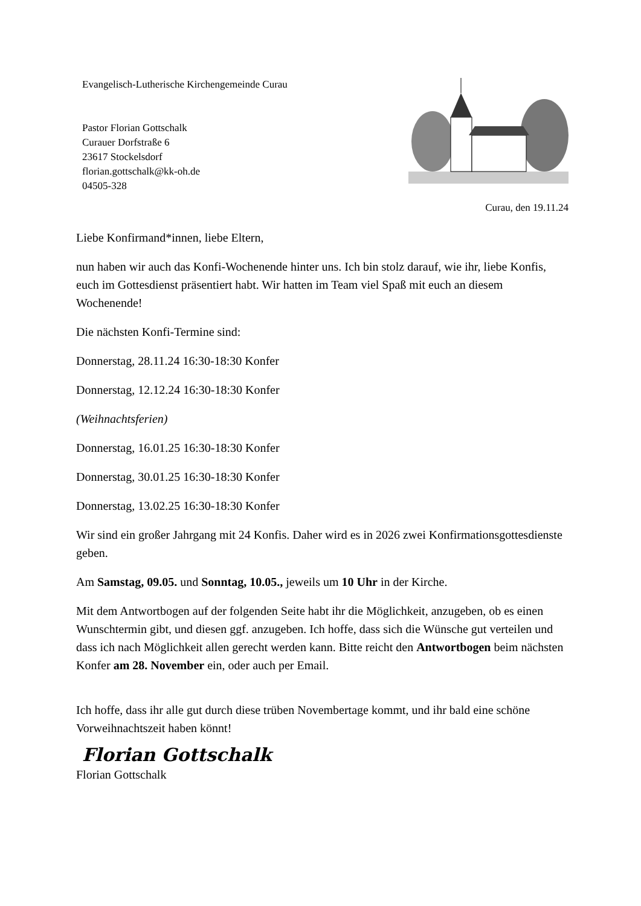Evangelisch-Lutherische Kirchengemeinde Curau
Pastor Florian Gottschalk
Curauer Dorfstraße 6
23617 Stockelsdorf
florian.gottschalk@kk-oh.de
04505-328
Curau, den 19.11.24
Liebe Konfirmand*innen, liebe Eltern,
nun haben wir auch das Konfi-Wochenende hinter uns. Ich bin stolz darauf, wie ihr, liebe Konfis, euch im Gottesdienst präsentiert habt. Wir hatten im Team viel Spaß mit euch an diesem Wochenende!
Die nächsten Konfi-Termine sind:
Donnerstag, 28.11.24 16:30-18:30 Konfer
Donnerstag, 12.12.24 16:30-18:30 Konfer
(Weihnachtsferien)
Donnerstag, 16.01.25 16:30-18:30 Konfer
Donnerstag, 30.01.25 16:30-18:30 Konfer
Donnerstag, 13.02.25 16:30-18:30 Konfer
Wir sind ein großer Jahrgang mit 24 Konfis. Daher wird es in 2026 zwei Konfirmationsgottesdienste geben.
Am Samstag, 09.05. und Sonntag, 10.05., jeweils um 10 Uhr in der Kirche.
Mit dem Antwortbogen auf der folgenden Seite habt ihr die Möglichkeit, anzugeben, ob es einen Wunschtermin gibt, und diesen ggf. anzugeben. Ich hoffe, dass sich die Wünsche gut verteilen und dass ich nach Möglichkeit allen gerecht werden kann. Bitte reicht den Antwortbogen beim nächsten Konfer am 28. November ein, oder auch per Email.
Ich hoffe, dass ihr alle gut durch diese trüben Novembertage kommt, und ihr bald eine schöne Vorweihnachtszeit haben könnt!
Florian Gottschalk
Florian Gottschalk